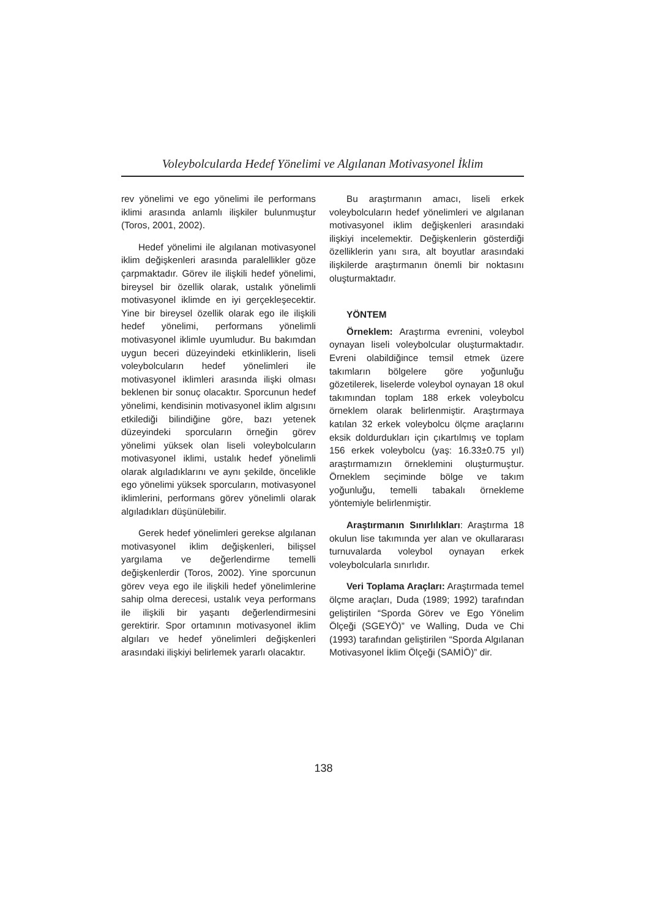Voleybolcularda Hedef Yönelimi ve Algılanan Motivasyonel İklim
rev yönelimi ve ego yönelimi ile performans iklimi arasında anlamlı ilişkiler bulunmuştur (Toros, 2001, 2002).
Hedef yönelimi ile algılanan motivasyonel iklim değişkenleri arasında paralellikler göze çarpmaktadır. Görev ile ilişkili hedef yönelimi, bireysel bir özellik olarak, ustalık yönelimli motivasyonel iklimde en iyi gerçekleşecektir. Yine bir bireysel özellik olarak ego ile ilişkili hedef yönelimi, performans yönelimli motivasyonel iklimle uyumludur. Bu bakımdan uygun beceri düzeyindeki etkinliklerin, liseli voleybolcuların hedef yönelimleri ile motivasyonel iklimleri arasında ilişki olması beklenen bir sonuç olacaktır. Sporcunun hedef yönelimi, kendisinin motivasyonel iklim algısını etkilediği bilindiğine göre, bazı yetenek düzeyindeki sporcuların örneğin görev yönelimi yüksek olan liseli voleybolcuların motivasyonel iklimi, ustalık hedef yönelimli olarak algıladıklarını ve aynı şekilde, öncelikle ego yönelimi yüksek sporcuların, motivasyonel iklimlerini, performans görev yönelimli olarak algıladıkları düşünülebilir.
Gerek hedef yönelimleri gerekse algılanan motivasyonel iklim değişkenleri, bilişsel yargılama ve değerlendirme temelli değişkenlerdir (Toros, 2002). Yine sporcunun görev veya ego ile ilişkili hedef yönelimlerine sahip olma derecesi, ustalık veya performans ile ilişkili bir yaşantı değerlendirmesini gerektirir. Spor ortamının motivasyonel iklim algıları ve hedef yönelimleri değişkenleri arasındaki ilişkiyi belirlemek yararlı olacaktır.
Bu araştırmanın amacı, liseli erkek voleybolcuların hedef yönelimleri ve algılanan motivasyonel iklim değişkenleri arasındaki ilişkiyi incelemektir. Değişkenlerin gösterdiği özelliklerin yanı sıra, alt boyutlar arasındaki ilişkilerde araştırmanın önemli bir noktasını oluşturmaktadır.
YÖNTEM
Örneklem: Araştırma evrenini, voleybol oynayan liseli voleybolcular oluşturmaktadır. Evreni olabildiğince temsil etmek üzere takımların bölgelere göre yoğunluğu gözetilerek, liselerde voleybol oynayan 18 okul takımından toplam 188 erkek voleybolcu örneklem olarak belirlenmiştir. Araştırmaya katılan 32 erkek voleybolcu ölçme araçlarını eksik doldurdukları için çıkartılmış ve toplam 156 erkek voleybolcu (yaş: 16.33±0.75 yıl) araştırmamızın örneklemini oluşturmuştur. Örneklem seçiminde bölge ve takım yoğunluğu, temelli tabakalı örnekleme yöntemiyle belirlenmiştir.
Araştırmanın Sınırlılıkları: Araştırma 18 okulun lise takımında yer alan ve okullararası turnuvalarda voleybol oynayan erkek voleybolcularla sınırlıdır.
Veri Toplama Araçları: Araştırmada temel ölçme araçları, Duda (1989; 1992) tarafından geliştirilen “Sporda Görev ve Ego Yönelim Ölçeği (SGEYÖ)” ve Walling, Duda ve Chi (1993) tarafından geliştirilen “Sporda Algılanan Motivasyonel İklim Ölçeği (SAMİÖ)” dir.
138